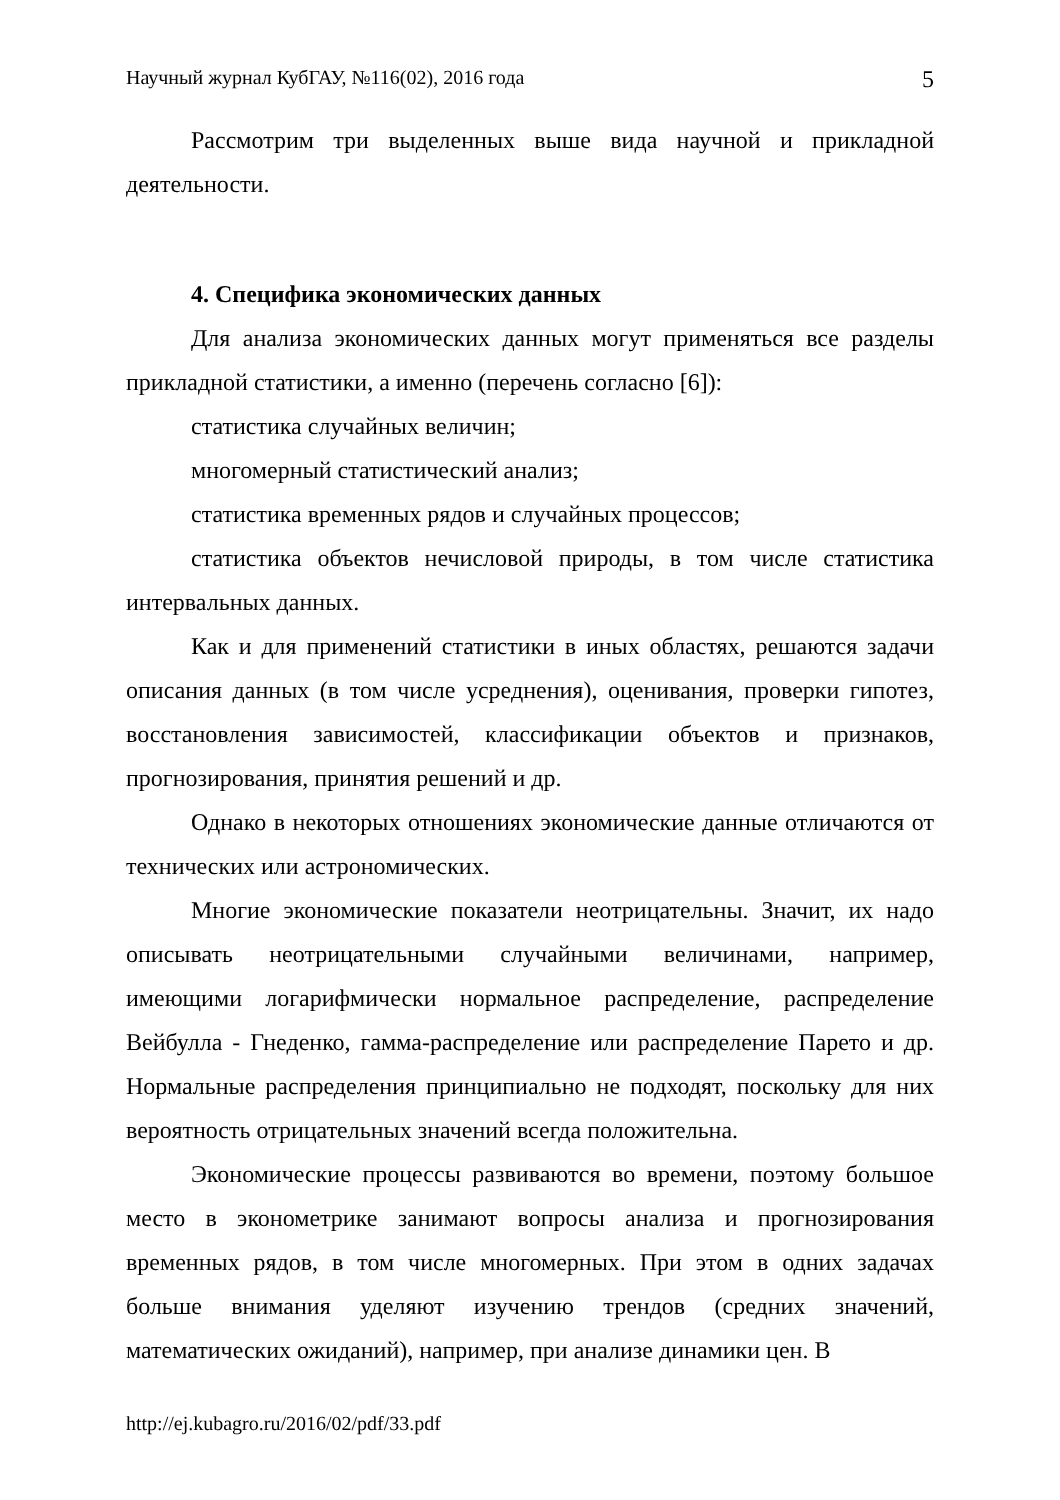Научный журнал КубГАУ, №116(02), 2016 года 5
Рассмотрим три выделенных выше вида научной и прикладной деятельности.
4. Специфика экономических данных
Для анализа экономических данных могут применяться все разделы прикладной статистики, а именно (перечень согласно [6]):
статистика случайных величин;
многомерный статистический анализ;
статистика временных рядов и случайных процессов;
статистика объектов нечисловой природы, в том числе статистика интервальных данных.
Как и для применений статистики в иных областях, решаются задачи описания данных (в том числе усреднения), оценивания, проверки гипотез, восстановления зависимостей, классификации объектов и признаков, прогнозирования, принятия решений и др.
Однако в некоторых отношениях экономические данные отличаются от технических или астрономических.
Многие экономические показатели неотрицательны. Значит, их надо описывать неотрицательными случайными величинами, например, имеющими логарифмически нормальное распределение, распределение Вейбулла - Гнеденко, гамма-распределение или распределение Парето и др. Нормальные распределения принципиально не подходят, поскольку для них вероятность отрицательных значений всегда положительна.
Экономические процессы развиваются во времени, поэтому большое место в эконометрике занимают вопросы анализа и прогнозирования временных рядов, в том числе многомерных. При этом в одних задачах больше внимания уделяют изучению трендов (средних значений, математических ожиданий), например, при анализе динамики цен. В
http://ej.kubagro.ru/2016/02/pdf/33.pdf